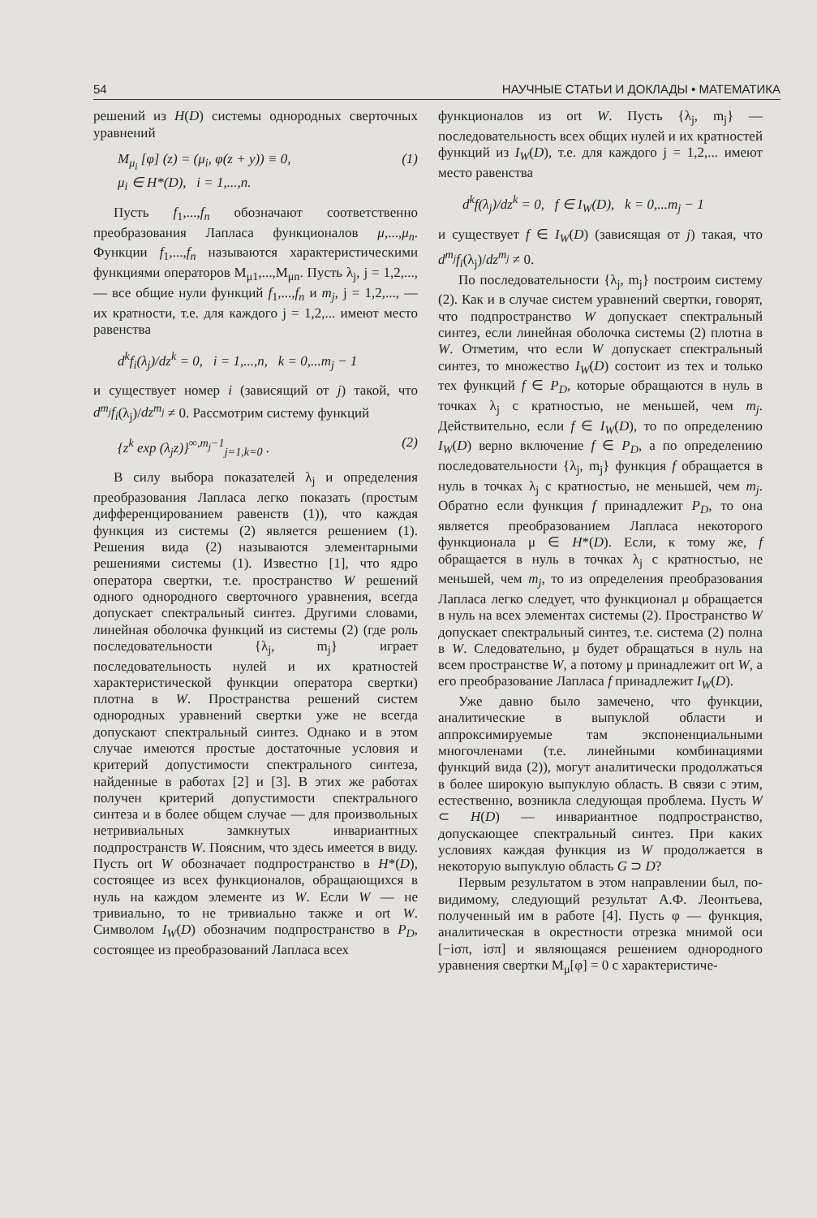54 НАУЧНЫЕ СТАТЬИ И ДОКЛАДЫ • МАТЕМАТИКА
решений из H(D) системы однородных сверточных уравнений
M<sub>μ<sub>i</sub></sub> [φ] (z) = (μ<sub>i</sub>, φ(z + y)) ≡ 0,
μ<sub>i</sub> ∈ H*(D), i = 1,...,n. (1)
Пусть f<sub>1</sub>,...,f<sub>n</sub> обозначают соответственно преобразования Лапласа функционалов μ,...,μ<sub>n</sub>. Функции f<sub>1</sub>,...,f<sub>n</sub> называются характеристическими функциями операторов M<sub>μ1</sub>,...,M<sub>μn</sub>. Пусть λ<sub>j</sub>, j = 1,2,..., — все общие нули функций f<sub>1</sub>,...,f<sub>n</sub> и m<sub>j</sub>, j = 1,2,..., — их кратности, т.е. для каждого j = 1,2,... имеют место равенства
d<sup>k</sup>f<sub>i</sub>(λ<sub>j</sub>)/dz<sup>k</sup> = 0, i = 1,...,n, k = 0,...m<sub>j</sub> − 1
и существует номер i (зависящий от j) такой, что d<sup>m<sub>j</sub></sup>f<sub>i</sub>(λ<sub>j</sub>)/dz<sup>m<sub>j</sub></sup> ≠ 0. Рассмотрим систему функций
{z<sup>k</sup> exp (λ<sub>j</sub>z)}<sup>∞,m<sub>j</sub>−1</sup><sub>j=1,k=0</sub> . (2)
В силу выбора показателей λ<sub>j</sub> и определения преобразования Лапласа легко показать (простым дифференцированием равенств (1)), что каждая функция из системы (2) является решением (1). Решения вида (2) называются элементарными решениями системы (1). Известно [1], что ядро оператора свертки, т.е. пространство W решений одного однородного сверточного уравнения, всегда допускает спектральный синтез. Другими словами, линейная оболочка функций из системы (2) (где роль последовательности {λ<sub>j</sub>, m<sub>j</sub>} играет последовательность нулей и их кратностей характеристической функции оператора свертки) плотна в W. Пространства решений систем однородных уравнений свертки уже не всегда допускают спектральный синтез. Однако и в этом случае имеются простые достаточные условия и критерий допустимости спектрального синтеза, найденные в работах [2] и [3]. В этих же работах получен критерий допустимости спектрального синтеза и в более общем случае — для произвольных нетривиальных замкнутых инвариантных подпространств W. Поясним, что здесь имеется в виду. Пусть ort W обозначает подпространство в H*(D), состоящее из всех функционалов, обращающихся в нуль на каждом элементе из W. Если W — не тривиально, то не тривиально также и ort W. Символом I<sub>W</sub>(D) обозначим подпространство в P<sub>D</sub>, состоящее из преобразований Лапласа всех
функционалов из ort W. Пусть {λ<sub>j</sub>, m<sub>j</sub>} — последовательность всех общих нулей и их кратностей функций из I<sub>W</sub>(D), т.е. для каждого j = 1,2,... имеют место равенства
d<sup>k</sup>f(λ<sub>j</sub>)/dz<sup>k</sup> = 0, f ∈ I<sub>W</sub>(D), k = 0,...m<sub>j</sub> − 1
и существует f ∈ I<sub>W</sub>(D) (зависящая от j) такая, что d<sup>m<sub>j</sub></sup>f<sub>i</sub>(λ<sub>j</sub>)/dz<sup>m<sub>j</sub></sup> ≠ 0.
По последовательности {λ<sub>j</sub>, m<sub>j</sub>} построим систему (2). Как и в случае систем уравнений свертки, говорят, что подпространство W допускает спектральный синтез, если линейная оболочка системы (2) плотна в W. Отметим, что если W допускает спектральный синтез, то множество I<sub>W</sub>(D) состоит из тех и только тех функций f ∈ P<sub>D</sub>, которые обращаются в нуль в точках λ<sub>j</sub> с кратностью, не меньшей, чем m<sub>j</sub>. Действительно, если f ∈ I<sub>W</sub>(D), то по определению I<sub>W</sub>(D) верно включение f ∈ P<sub>D</sub>, а по определению последовательности {λ<sub>j</sub>, m<sub>j</sub>} функция f обращается в нуль в точках λ<sub>j</sub> с кратностью, не меньшей, чем m<sub>j</sub>. Обратно если функция f принадлежит P<sub>D</sub>, то она является преобразованием Лапласа некоторого функционала μ ∈ H*(D). Если, к тому же, f обращается в нуль в точках λ<sub>j</sub> с кратностью, не меньшей, чем m<sub>j</sub>, то из определения преобразования Лапласа легко следует, что функционал μ обращается в нуль на всех элементах системы (2). Пространство W допускает спектральный синтез, т.е. система (2) полна в W. Следовательно, μ будет обращаться в нуль на всем пространстве W, а потому μ принадлежит ort W, а его преобразование Лапласа f принадлежит I<sub>W</sub>(D).
Уже давно было замечено, что функции, аналитические в выпуклой области и аппроксимируемые там экспоненциальными многочленами (т.е. линейными комбинациями функций вида (2)), могут аналитически продолжаться в более широкую выпуклую область. В связи с этим, естественно, возникла следующая проблема. Пусть W ⊂ H(D) — инвариантное подпространство, допускающее спектральный синтез. При каких условиях каждая функция из W продолжается в некоторую выпуклую область G ⊃ D?
Первым результатом в этом направлении был, по-видимому, следующий результат А.Ф. Леонтьева, полученный им в работе [4]. Пусть φ — функция, аналитическая в окрестности отрезка мнимой оси [−iσπ, iσπ] и являющаяся решением однородного уравнения свертки M<sub>μ</sub>[φ] = 0 с характеристиче-